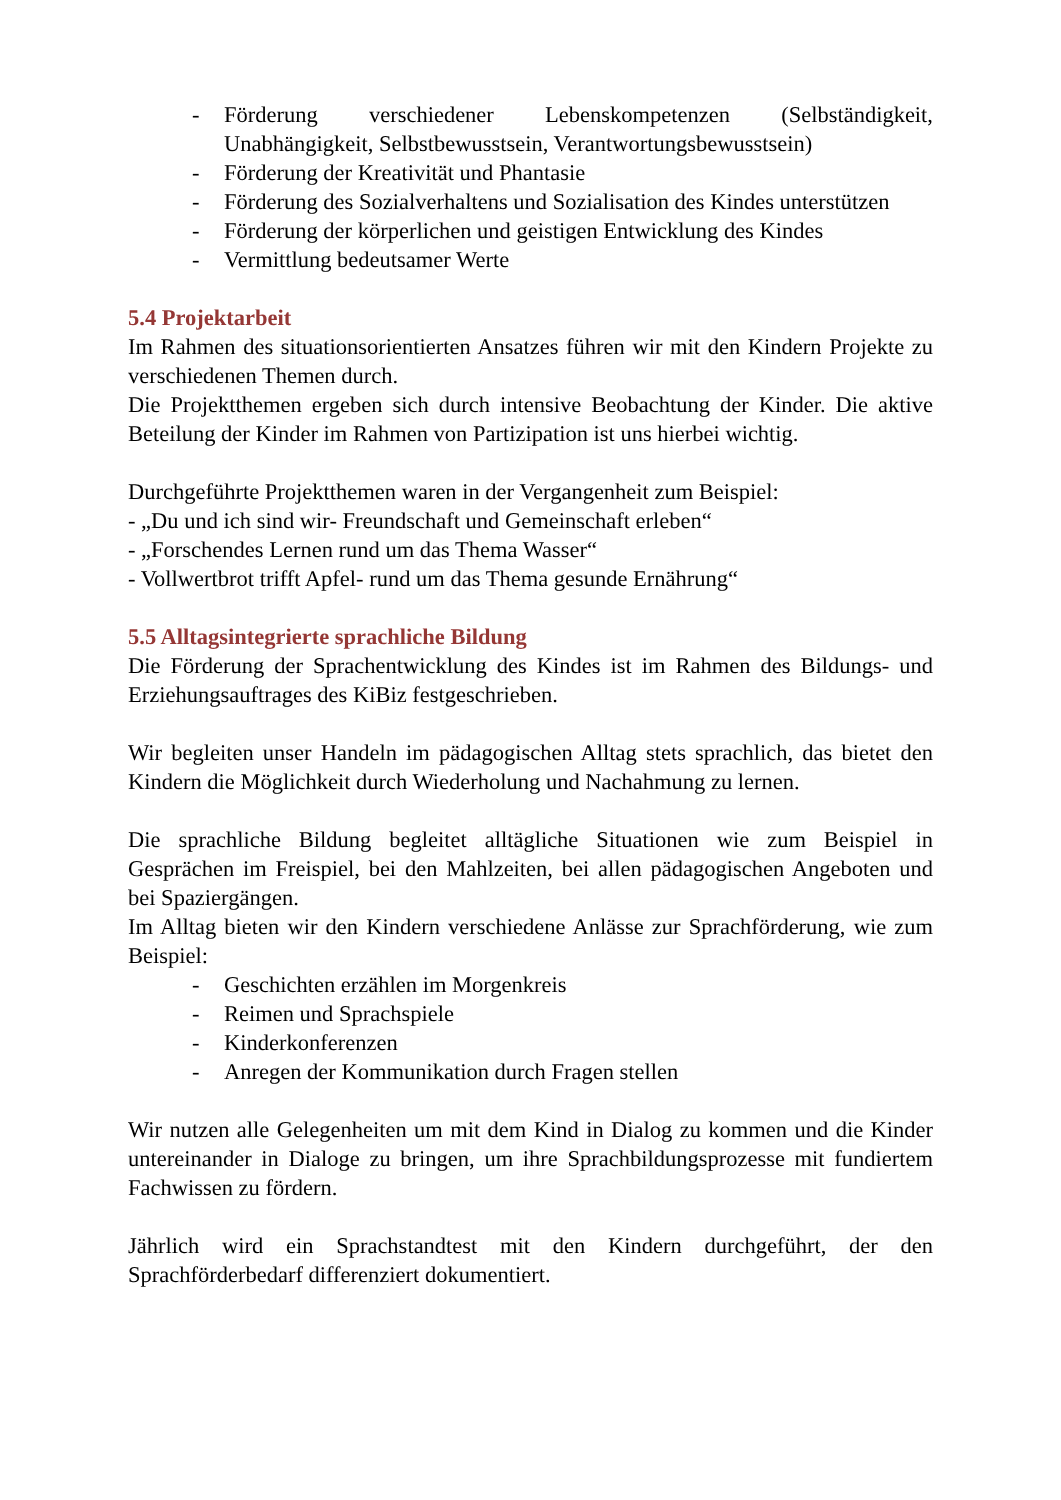- Förderung verschiedener Lebenskompetenzen (Selbständigkeit, Unabhängigkeit, Selbstbewusstsein, Verantwortungsbewusstsein)
- Förderung der Kreativität und Phantasie
- Förderung des Sozialverhaltens und Sozialisation des Kindes unterstützen
- Förderung der körperlichen und geistigen Entwicklung des Kindes
- Vermittlung bedeutsamer Werte
5.4 Projektarbeit
Im Rahmen des situationsorientierten Ansatzes führen wir mit den Kindern Projekte zu verschiedenen Themen durch.
Die Projektthemen ergeben sich durch intensive Beobachtung der Kinder. Die aktive Beteilung der Kinder im Rahmen von Partizipation ist uns hierbei wichtig.
Durchgeführte Projektthemen waren in der Vergangenheit zum Beispiel:
- „Du und ich sind wir- Freundschaft und Gemeinschaft erleben“
- „Forschendes Lernen rund um das Thema Wasser“
- Vollwertbrot trifft Apfel- rund um das Thema gesunde Ernährung“
5.5 Alltagsintegrierte sprachliche Bildung
Die Förderung der Sprachentwicklung des Kindes ist im Rahmen des Bildungs- und Erziehungsauftrages des KiBiz festgeschrieben.
Wir begleiten unser Handeln im pädagogischen Alltag stets sprachlich, das bietet den Kindern die Möglichkeit durch Wiederholung und Nachahmung zu lernen.
Die sprachliche Bildung begleitet alltägliche Situationen wie zum Beispiel in Gesprächen im Freispiel, bei den Mahlzeiten, bei allen pädagogischen Angeboten und bei Spaziergängen.
Im Alltag bieten wir den Kindern verschiedene Anlässe zur Sprachförderung, wie zum Beispiel:
- Geschichten erzählen im Morgenkreis
- Reimen und Sprachspiele
- Kinderkonferenzen
- Anregen der Kommunikation durch Fragen stellen
Wir nutzen alle Gelegenheiten um mit dem Kind in Dialog zu kommen und die Kinder untereinander in Dialoge zu bringen, um ihre Sprachbildungsprozesse mit fundiertem Fachwissen zu fördern.
Jährlich wird ein Sprachstandtest mit den Kindern durchgeführt, der den Sprachförderbedarf differenziert dokumentiert.